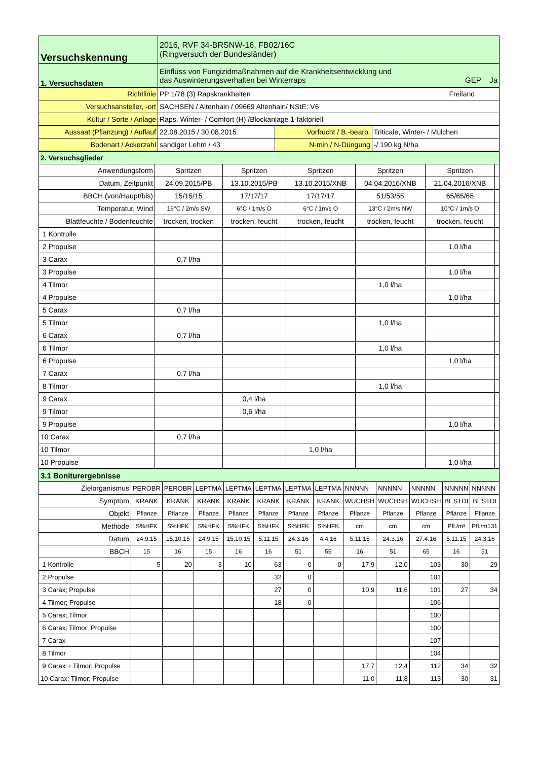| Versuchskennung | 2016, RVF 34-BRSNW-16, FB02/16C (Ringversuch der Bundesländer) | | |
| 1. Versuchsdaten | Einfluss von Fungizidmaßnahmen auf die Krankheitsentwicklung und das Auswinterungsverhalten bei Winterraps GEP Ja | | |
| Richtlinie | PP 1/78 (3) Rapskrankheiten Freiland | | |
| Versuchsansteller, -ort | SACHSEN / Altenhain / 09669 Altenhain/ NStE: V6 | | |
| Kultur / Sorte / Anlage | Raps, Winter- / Comfort (H) /Blockanlage 1-faktoriell | | |
| Aussaat (Pflanzung) / Auflauf | 22.08.2015 / 30.08.2015 | Vorfrucht / B.-bearb. | Triticale, Winter- / Mulchen |
| Bodenart / Ackerzahl | sandiger Lehm / 43 | N-min / N-Düngung | -/ 190 kg N/ha |
| 2. Versuchsglieder | | | | | | |
| Anwendungsform | Spritzen | Spritzen | Spritzen | Spritzen | Spritzen | |
| Datum, Zeitpunkt | 24.09.2015/PB | 13.10.2015/PB | 13.10.2015/XNB | 04.04.2016/XNB | 21.04.2016/XNB | |
| BBCH (von/Haupt/bis) | 15/15/15 | 17/17/17 | 17/17/17 | 51/53/55 | 65/65/65 | |
| Temperatur, Wind | 16°C / 2m/s SW | 6°C / 1m/s O | 6°C / 1m/s O | 13°C / 2m/s NW | 10°C / 1m/s O | |
| Blattfeuchte / Bodenfeuchte | trocken, trocken | trocken, feucht | trocken, feucht | trocken, feucht | trocken, feucht | |
| 1 Kontrolle | | | | | | |
| 2 Propulse | | | | | 1,0 l/ha | |
| 3 Carax | 0,7 l/ha | | | | | |
| 3 Propulse | | | | | 1,0 l/ha | |
| 4 Tilmor | | | | 1,0 l/ha | | |
| 4 Propulse | | | | | 1,0 l/ha | |
| 5 Carax | 0,7 l/ha | | | | | |
| 5 Tilmor | | | | 1,0 l/ha | | |
| 6 Carax | 0,7 l/ha | | | | | |
| 6 Tilmor | | | | 1,0 l/ha | | |
| 6 Propulse | | | | | 1,0 l/ha | |
| 7 Carax | 0,7 l/ha | | | | | |
| 8 Tilmor | | | | 1,0 l/ha | | |
| 9 Carax | | 0,4 l/ha | | | | |
| 9 Tilmor | | 0,6 l/ha | | | | |
| 9 Propulse | | | | | 1,0 l/ha | |
| 10 Carax | 0,7 l/ha | | | | | |
| 10 Tilmor | | | 1,0 l/ha | | | |
| 10 Propulse | | | | | 1,0 l/ha | |
| 3.1 Boniturergebnisse | | | | | | | | | | | | |
| Zielorganismus | PEROBR | PEROBR | LEPTMA | LEPTMA | LEPTMA | LEPTMA | LEPTMA | NNNNN | NNNNN | NNNNN | NNNNN | NNNNN |
| Symptom | KRANK | KRANK | KRANK | KRANK | KRANK | KRANK | KRANK | WUCHSH | WUCHSH | WUCHSH | BESTDI | BESTDI |
| Objekt | Pflanze | Pflanze | Pflanze | Pflanze | Pflanze | Pflanze | Pflanze | Pflanze | Pflanze | Pflanze | Pflanze | Pflanze |
| Methode | S%HFK | S%HFK | S%HFK | S%HFK | S%HFK | S%HFK | S%HFK | cm | cm | cm | Pfl./m² | Pfl./m131 |
| Datum | 24.9.15 | 15.10.15 | 24.9.15 | 15.10.15 | 5.11.15 | 24.3.16 | 4.4.16 | 5.11.15 | 24.3.16 | 27.4.16 | 5.11.15 | 24.3.16 |
| BBCH | 15 | 16 | 15 | 16 | 16 | 51 | 55 | 16 | 51 | 65 | 16 | 51 |
| 1 Kontrolle | 5 | 20 | 3 | 10 | 63 | 0 | 0 | 17,9 | 12,0 | 103 | 30 | 29 |
| 2 Propulse | | | | | 32 | 0 | | | | 101 | | |
| 3 Carax; Propulse | | | | | 27 | 0 | | 10,9 | 11,6 | 101 | 27 | 34 |
| 4 Tilmor; Propulse | | | | | 18 | 0 | | | | 106 | | |
| 5 Carax; Tilmor | | | | | | | | | | 100 | | |
| 6 Carax; Tilmor; Propulse | | | | | | | | | | 100 | | |
| 7 Carax | | | | | | | | | | 107 | | |
| 8 Tilmor | | | | | | | | | | 104 | | |
| 9 Carax + Tilmor; Propulse | | | | | | | | 17,7 | 12,4 | 112 | 34 | 32 |
| 10 Carax; Tilmor; Propulse | | | | | | | | 11,0 | 11,8 | 113 | 30 | 31 |